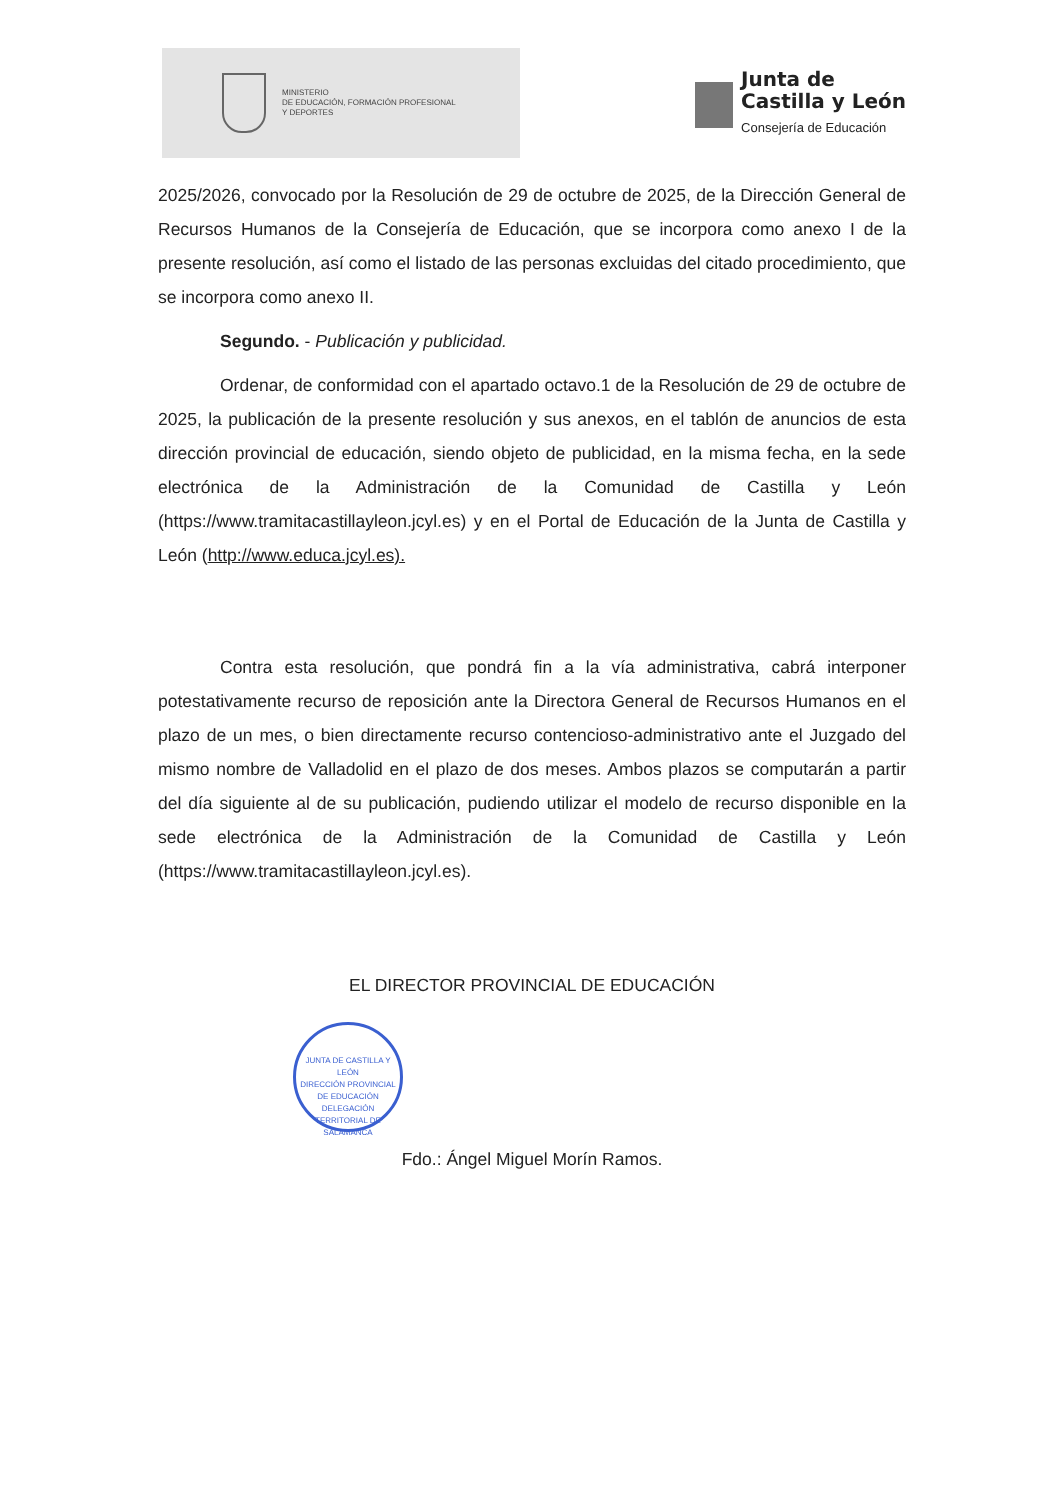MINISTERIO
DE EDUCACIÓN, FORMACIÓN PROFESIONAL
Y DEPORTES
Junta de
Castilla y León
Consejería de Educación
2025/2026, convocado por la Resolución de 29 de octubre de 2025, de la Dirección General de Recursos Humanos de la Consejería de Educación, que se incorpora como anexo I de la presente resolución, así como el listado de las personas excluidas del citado procedimiento, que se incorpora como anexo II.
Segundo. - Publicación y publicidad.
Ordenar, de conformidad con el apartado octavo.1 de la Resolución de 29 de octubre de 2025, la publicación de la presente resolución y sus anexos, en el tablón de anuncios de esta dirección provincial de educación, siendo objeto de publicidad, en la misma fecha, en la sede electrónica de la Administración de la Comunidad de Castilla y León (https://www.tramitacastillayleon.jcyl.es) y en el Portal de Educación de la Junta de Castilla y León (http://www.educa.jcyl.es).
Contra esta resolución, que pondrá fin a la vía administrativa, cabrá interponer potestativamente recurso de reposición ante la Directora General de Recursos Humanos en el plazo de un mes, o bien directamente recurso contencioso-administrativo ante el Juzgado del mismo nombre de Valladolid en el plazo de dos meses. Ambos plazos se computarán a partir del día siguiente al de su publicación, pudiendo utilizar el modelo de recurso disponible en la sede electrónica de la Administración de la Comunidad de Castilla y León (https://www.tramitacastillayleon.jcyl.es).
EL DIRECTOR PROVINCIAL DE EDUCACIÓN
JUNTA DE CASTILLA Y LEÓN
DIRECCIÓN PROVINCIAL DE EDUCACIÓN
DELEGACIÓN TERRITORIAL DE SALAMANCA
Fdo.: Ángel Miguel Morín Ramos.